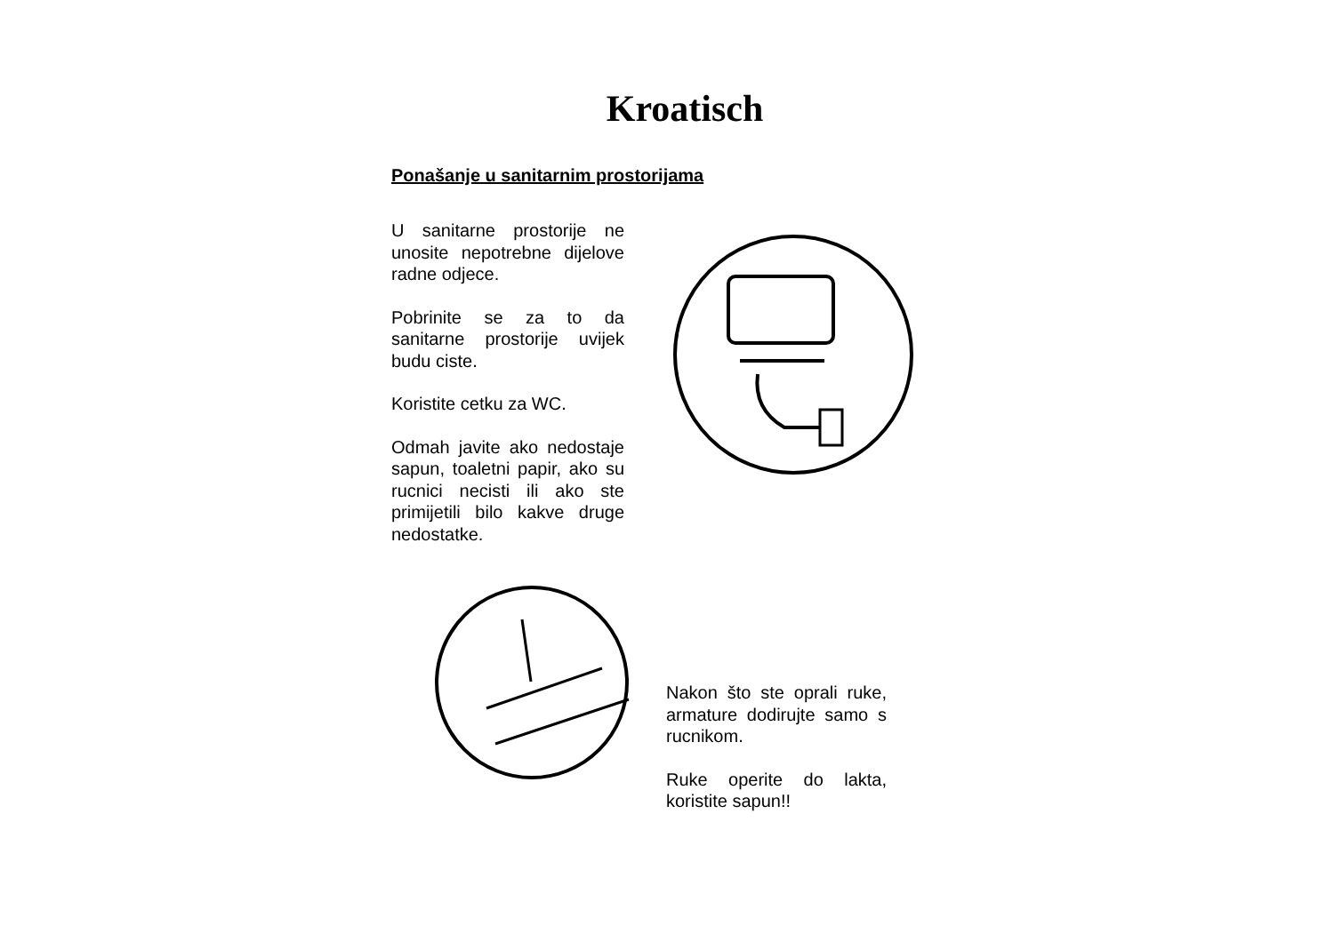Kroatisch
Ponašanje u sanitarnim prostorijama
U sanitarne prostorije ne unosite nepotrebne dijelove radne odjece.
Pobrinite se za to da sanitarne prostorije uvijek budu ciste.
Koristite cetku za WC.
Odmah javite ako nedostaje sapun, toaletni papir, ako su rucnici necisti ili ako ste primijetili bilo kakve druge nedostatke.
Nakon što ste oprali ruke, armature dodirujte samo s rucnikom.
Ruke operite do lakta, koristite sapun!!